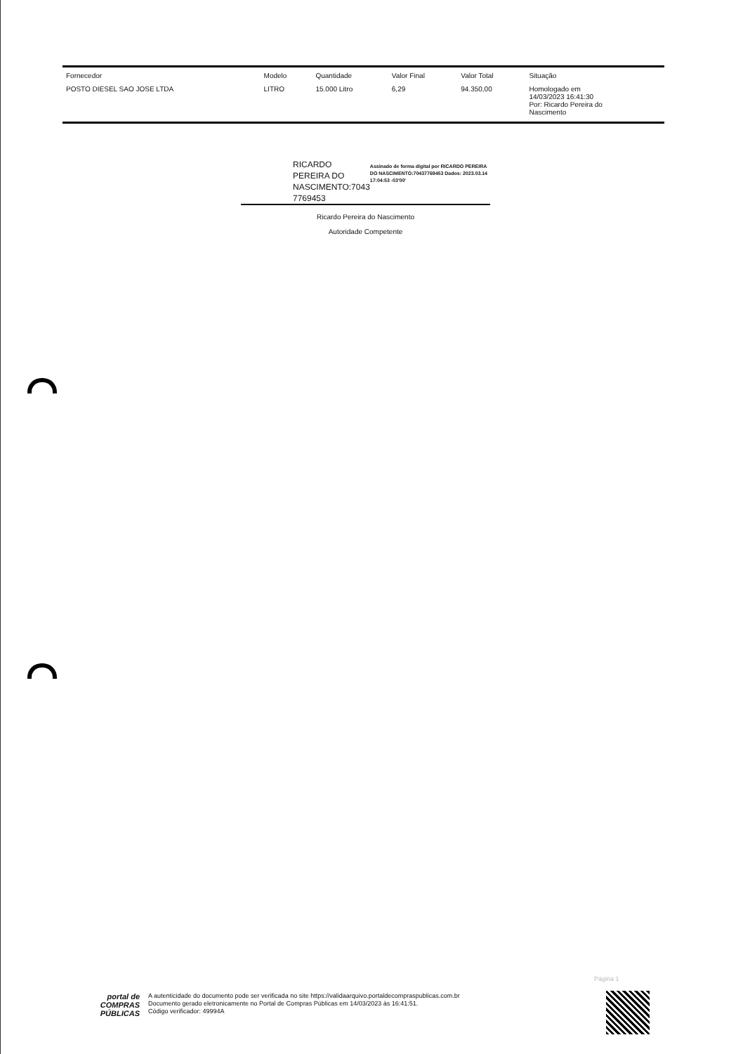| Fornecedor | Modelo | Quantidade | Valor Final | Valor Total | Situação |
| --- | --- | --- | --- | --- | --- |
| POSTO DIESEL SAO JOSE LTDA | LITRO | 15.000 Litro | 6,29 | 94.350,00 | Homologado em 14/03/2023 16:41:30 Por: Ricardo Pereira do Nascimento |
RICARDO PEREIRA DO NASCIMENTO:7043 7769453
Assinado de forma digital por RICARDO PEREIRA DO NASCIMENTO:70437769453 Dados: 2023.03.14 17:04:53 -03'00'
Ricardo Pereira do Nascimento
Autoridade Competente
Página 1
portal de
COMPRAS
PÚBLICAS
A autenticidade do documento pode ser verificada no site https://validaarquivo.portaldecompraspublicas.com.br
Documento gerado eletronicamente no Portal de Compras Públicas em 14/03/2023 às 16:41:51.
Código verificador: 49994A